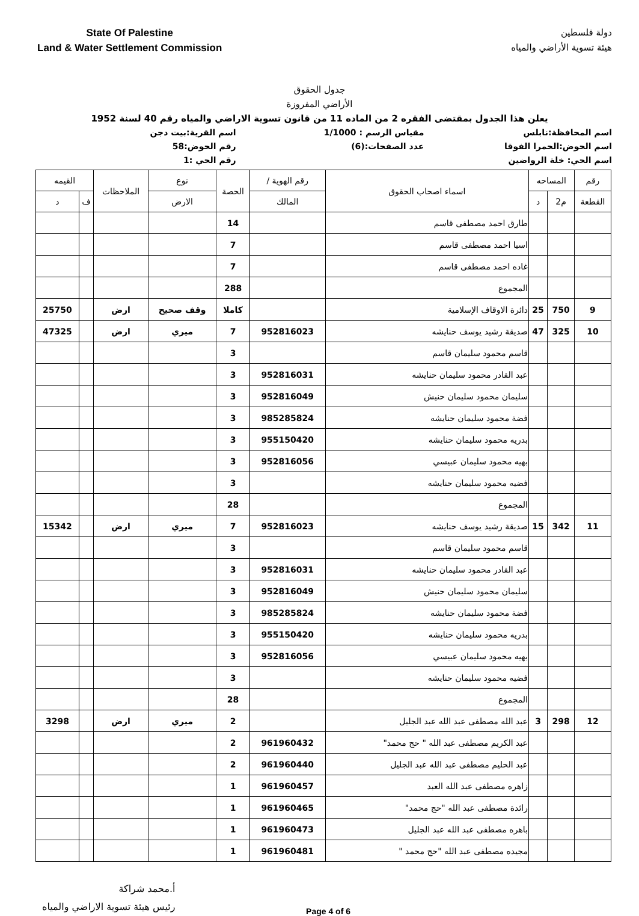State Of Palestine
Land & Water Settlement Commission
دولة فلسطين
هيئة تسوية الأراضي والمياه
جدول الحقوق
الأراضي المفروزة
يعلن هذا الجدول بمقتضى الفقره 2 من الماده 11 من قانون تسوية الاراضي والمياه رقم 40 لسنة 1952
اسم المحافظة:نابلس
مقياس الرسم : 1/1000
اسم القرية:بيت دجن
اسم الحوض:الحمرا الفوقا
عدد الصفحات:(6)
رقم الحوض:58
اسم الحي: خلة الرواضين
رقم الحي :1
| رقم | المساحه | | اسماء اصحاب الحقوق | رقم الهوية / | الحصة | نوع | الملاحظات | القيمه | |
| --- | --- | --- | --- | --- | --- | --- | --- | --- | --- |
| القطعة | م2 | د | | المالك | | الارض | | ف | د |
| | | | طارق احمد مصطفى قاسم | | 14 | | | | |
| | | | اسيا احمد مصطفى قاسم | | 7 | | | | |
| | | | غاده احمد مصطفى قاسم | | 7 | | | | |
| | | | المجموع | | 288 | | | | |
| 9 | 750 | 25 | دائرة الاوقاف الإسلامية | | كاملا | وقف صحيح | ارض | | 25750 |
| 10 | 325 | 47 | صديقة رشيد يوسف حنايشه | 952816023 | 7 | ميري | ارض | | 47325 |
| | | | قاسم محمود سليمان قاسم | | 3 | | | | |
| | | | عبد القادر محمود سليمان حنايشه | 952816031 | 3 | | | | |
| | | | سليمان محمود سليمان حنيش | 952816049 | 3 | | | | |
| | | | فضة محمود سليمان حنايشه | 985285824 | 3 | | | | |
| | | | بدريه محمود سليمان حنايشه | 955150420 | 3 | | | | |
| | | | بهيه محمود سليمان عبيسي | 952816056 | 3 | | | | |
| | | | فضيه محمود سليمان حنايشه | | 3 | | | | |
| | | | المجموع | | 28 | | | | |
| 11 | 342 | 15 | صديقة رشيد يوسف حنايشه | 952816023 | 7 | ميري | ارض | | 15342 |
| | | | قاسم محمود سليمان قاسم | | 3 | | | | |
| | | | عبد القادر محمود سليمان حنايشه | 952816031 | 3 | | | | |
| | | | سليمان محمود سليمان حنيش | 952816049 | 3 | | | | |
| | | | فضة محمود سليمان حنايشه | 985285824 | 3 | | | | |
| | | | بدريه محمود سليمان حنايشه | 955150420 | 3 | | | | |
| | | | بهيه محمود سليمان عبيسي | 952816056 | 3 | | | | |
| | | | فضيه محمود سليمان حنايشه | | 3 | | | | |
| | | | المجموع | | 28 | | | | |
| 12 | 298 | 3 | عبد الله مصطفى عبد الله عبد الجليل | | 2 | ميري | ارض | | 3298 |
| | | | عبد الكريم مصطفى عبد الله " حج محمد" | 961960432 | 2 | | | | |
| | | | عبد الحليم مصطفى عبد الله عبد الجليل | 961960440 | 2 | | | | |
| | | | زاهره مصطفى عبد الله العبد | 961960457 | 1 | | | | |
| | | | رائدة مصطفى عبد الله "حج محمد" | 961960465 | 1 | | | | |
| | | | باهره مصطفى عبد الله عبد الجليل | 961960473 | 1 | | | | |
| | | | مجيده مصطفى عبد الله "حج محمد " | 961960481 | 1 | | | | |
أ.محمد شراكة
رئيس هيئة تسوية الاراضي والمياه
Page 4 of 6